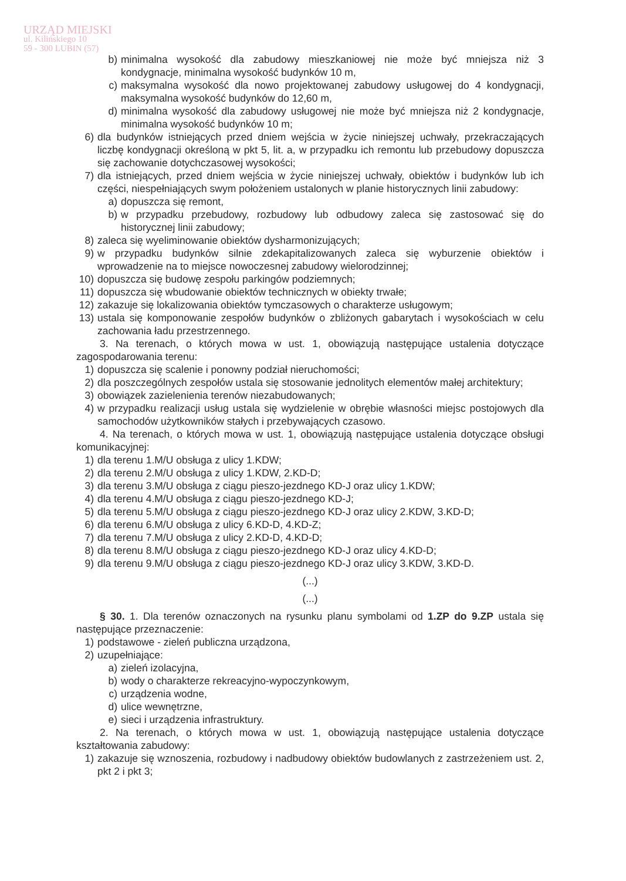URZĄD MIEJSKI
ul. Kilińskiego 10
59 - 300 LUBIN (57)
b) minimalna wysokość dla zabudowy mieszkaniowej nie może być mniejsza niż 3 kondygnacje, minimalna wysokość budynków 10 m,
c) maksymalna wysokość dla nowo projektowanej zabudowy usługowej do 4 kondygnacji, maksymalna wysokość budynków do 12,60 m,
d) minimalna wysokość dla zabudowy usługowej nie może być mniejsza niż 2 kondygnacje, minimalna wysokość budynków 10 m;
6) dla budynków istniejących przed dniem wejścia w życie niniejszej uchwały, przekraczających liczbę kondygnacji określoną w pkt 5, lit. a, w przypadku ich remontu lub przebudowy dopuszcza się zachowanie dotychczasowej wysokości;
7) dla istniejących, przed dniem wejścia w życie niniejszej uchwały, obiektów i budynków lub ich części, niespełniających swym położeniem ustalonych w planie historycznych linii zabudowy:
a) dopuszcza się remont,
b) w przypadku przebudowy, rozbudowy lub odbudowy zaleca się zastosować się do historycznej linii zabudowy;
8) zaleca się wyeliminowanie obiektów dysharmonizujących;
9) w przypadku budynków silnie zdekapitalizowanych zaleca się wyburzenie obiektów i wprowadzenie na to miejsce nowoczesnej zabudowy wielorodzinnej;
10) dopuszcza się budowę zespołu parkingów podziemnych;
11) dopuszcza się wbudowanie obiektów technicznych w obiekty trwałe;
12) zakazuje się lokalizowania obiektów tymczasowych o charakterze usługowym;
13) ustala się komponowanie zespołów budynków o zbliżonych gabarytach i wysokościach w celu zachowania ładu przestrzennego.
3. Na terenach, o których mowa w ust. 1, obowiązują następujące ustalenia dotyczące zagospodarowania terenu:
1) dopuszcza się scalenie i ponowny podział nieruchomości;
2) dla poszczególnych zespołów ustala się stosowanie jednolitych elementów małej architektury;
3) obowiązek zazielenienia terenów niezabudowanych;
4) w przypadku realizacji usług ustala się wydzielenie w obrębie własności miejsc postojowych dla samochodów użytkowników stałych i przebywających czasowo.
4. Na terenach, o których mowa w ust. 1, obowiązują następujące ustalenia dotyczące obsługi komunikacyjnej:
1) dla terenu 1.M/U obsługa z ulicy 1.KDW;
2) dla terenu 2.M/U obsługa z ulicy 1.KDW, 2.KD-D;
3) dla terenu 3.M/U obsługa z ciągu pieszo-jezdnego KD-J oraz ulicy 1.KDW;
4) dla terenu 4.M/U obsługa z ciągu pieszo-jezdnego KD-J;
5) dla terenu 5.M/U obsługa z ciągu pieszo-jezdnego KD-J oraz ulicy 2.KDW, 3.KD-D;
6) dla terenu 6.M/U obsługa z ulicy 6.KD-D, 4.KD-Z;
7) dla terenu 7.M/U obsługa z ulicy 2.KD-D, 4.KD-D;
8) dla terenu 8.M/U obsługa z ciągu pieszo-jezdnego KD-J oraz ulicy 4.KD-D;
9) dla terenu 9.M/U obsługa z ciągu pieszo-jezdnego KD-J oraz ulicy 3.KDW, 3.KD-D.
(...)
(...)
§ 30. 1. Dla terenów oznaczonych na rysunku planu symbolami od 1.ZP do 9.ZP ustala się następujące przeznaczenie:
1) podstawowe - zieleń publiczna urządzona,
2) uzupełniające:
a) zieleń izolacyjna,
b) wody o charakterze rekreacyjno-wypoczynkowym,
c) urządzenia wodne,
d) ulice wewnętrzne,
e) sieci i urządzenia infrastruktury.
2. Na terenach, o których mowa w ust. 1, obowiązują następujące ustalenia dotyczące kształtowania zabudowy:
1) zakazuje się wznoszenia, rozbudowy i nadbudowy obiektów budowlanych z zastrzeżeniem ust. 2, pkt 2 i pkt 3;